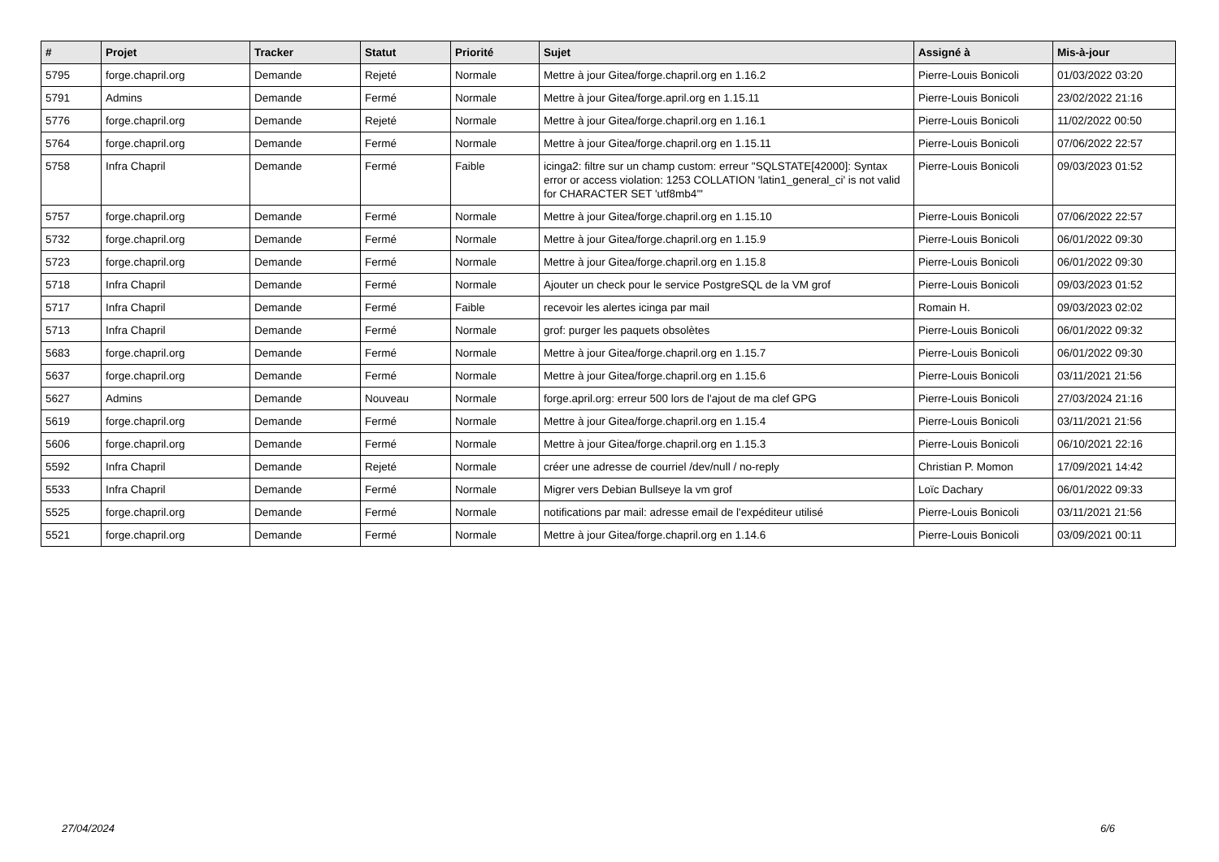| # | Projet | Tracker | Statut | Priorité | Sujet | Assigné à | Mis-à-jour |
| --- | --- | --- | --- | --- | --- | --- | --- |
| 5795 | forge.chapril.org | Demande | Rejeté | Normale | Mettre à jour Gitea/forge.chapril.org en 1.16.2 | Pierre-Louis Bonicoli | 01/03/2022 03:20 |
| 5791 | Admins | Demande | Fermé | Normale | Mettre à jour Gitea/forge.april.org en 1.15.11 | Pierre-Louis Bonicoli | 23/02/2022 21:16 |
| 5776 | forge.chapril.org | Demande | Rejeté | Normale | Mettre à jour Gitea/forge.chapril.org en 1.16.1 | Pierre-Louis Bonicoli | 11/02/2022 00:50 |
| 5764 | forge.chapril.org | Demande | Fermé | Normale | Mettre à jour Gitea/forge.chapril.org en 1.15.11 | Pierre-Louis Bonicoli | 07/06/2022 22:57 |
| 5758 | Infra Chapril | Demande | Fermé | Faible | icinga2: filtre sur un champ custom: erreur "SQLSTATE[42000]: Syntax error or access violation: 1253 COLLATION 'latin1_general_ci' is not valid for CHARACTER SET 'utf8mb4'" | Pierre-Louis Bonicoli | 09/03/2023 01:52 |
| 5757 | forge.chapril.org | Demande | Fermé | Normale | Mettre à jour Gitea/forge.chapril.org en 1.15.10 | Pierre-Louis Bonicoli | 07/06/2022 22:57 |
| 5732 | forge.chapril.org | Demande | Fermé | Normale | Mettre à jour Gitea/forge.chapril.org en 1.15.9 | Pierre-Louis Bonicoli | 06/01/2022 09:30 |
| 5723 | forge.chapril.org | Demande | Fermé | Normale | Mettre à jour Gitea/forge.chapril.org en 1.15.8 | Pierre-Louis Bonicoli | 06/01/2022 09:30 |
| 5718 | Infra Chapril | Demande | Fermé | Normale | Ajouter un check pour le service PostgreSQL de la VM grof | Pierre-Louis Bonicoli | 09/03/2023 01:52 |
| 5717 | Infra Chapril | Demande | Fermé | Faible | recevoir les alertes icinga par mail | Romain H. | 09/03/2023 02:02 |
| 5713 | Infra Chapril | Demande | Fermé | Normale | grof: purger les paquets obsolètes | Pierre-Louis Bonicoli | 06/01/2022 09:32 |
| 5683 | forge.chapril.org | Demande | Fermé | Normale | Mettre à jour Gitea/forge.chapril.org en 1.15.7 | Pierre-Louis Bonicoli | 06/01/2022 09:30 |
| 5637 | forge.chapril.org | Demande | Fermé | Normale | Mettre à jour Gitea/forge.chapril.org en 1.15.6 | Pierre-Louis Bonicoli | 03/11/2021 21:56 |
| 5627 | Admins | Demande | Nouveau | Normale | forge.april.org: erreur 500 lors de l'ajout de ma clef GPG | Pierre-Louis Bonicoli | 27/03/2024 21:16 |
| 5619 | forge.chapril.org | Demande | Fermé | Normale | Mettre à jour Gitea/forge.chapril.org en 1.15.4 | Pierre-Louis Bonicoli | 03/11/2021 21:56 |
| 5606 | forge.chapril.org | Demande | Fermé | Normale | Mettre à jour Gitea/forge.chapril.org en 1.15.3 | Pierre-Louis Bonicoli | 06/10/2021 22:16 |
| 5592 | Infra Chapril | Demande | Rejeté | Normale | créer une adresse de courriel /dev/null / no-reply | Christian P. Momon | 17/09/2021 14:42 |
| 5533 | Infra Chapril | Demande | Fermé | Normale | Migrer vers Debian Bullseye la vm grof | Loïc Dachary | 06/01/2022 09:33 |
| 5525 | forge.chapril.org | Demande | Fermé | Normale | notifications par mail: adresse email de l'expéditeur utilisé | Pierre-Louis Bonicoli | 03/11/2021 21:56 |
| 5521 | forge.chapril.org | Demande | Fermé | Normale | Mettre à jour Gitea/forge.chapril.org en 1.14.6 | Pierre-Louis Bonicoli | 03/09/2021 00:11 |
27/04/2024 6/6